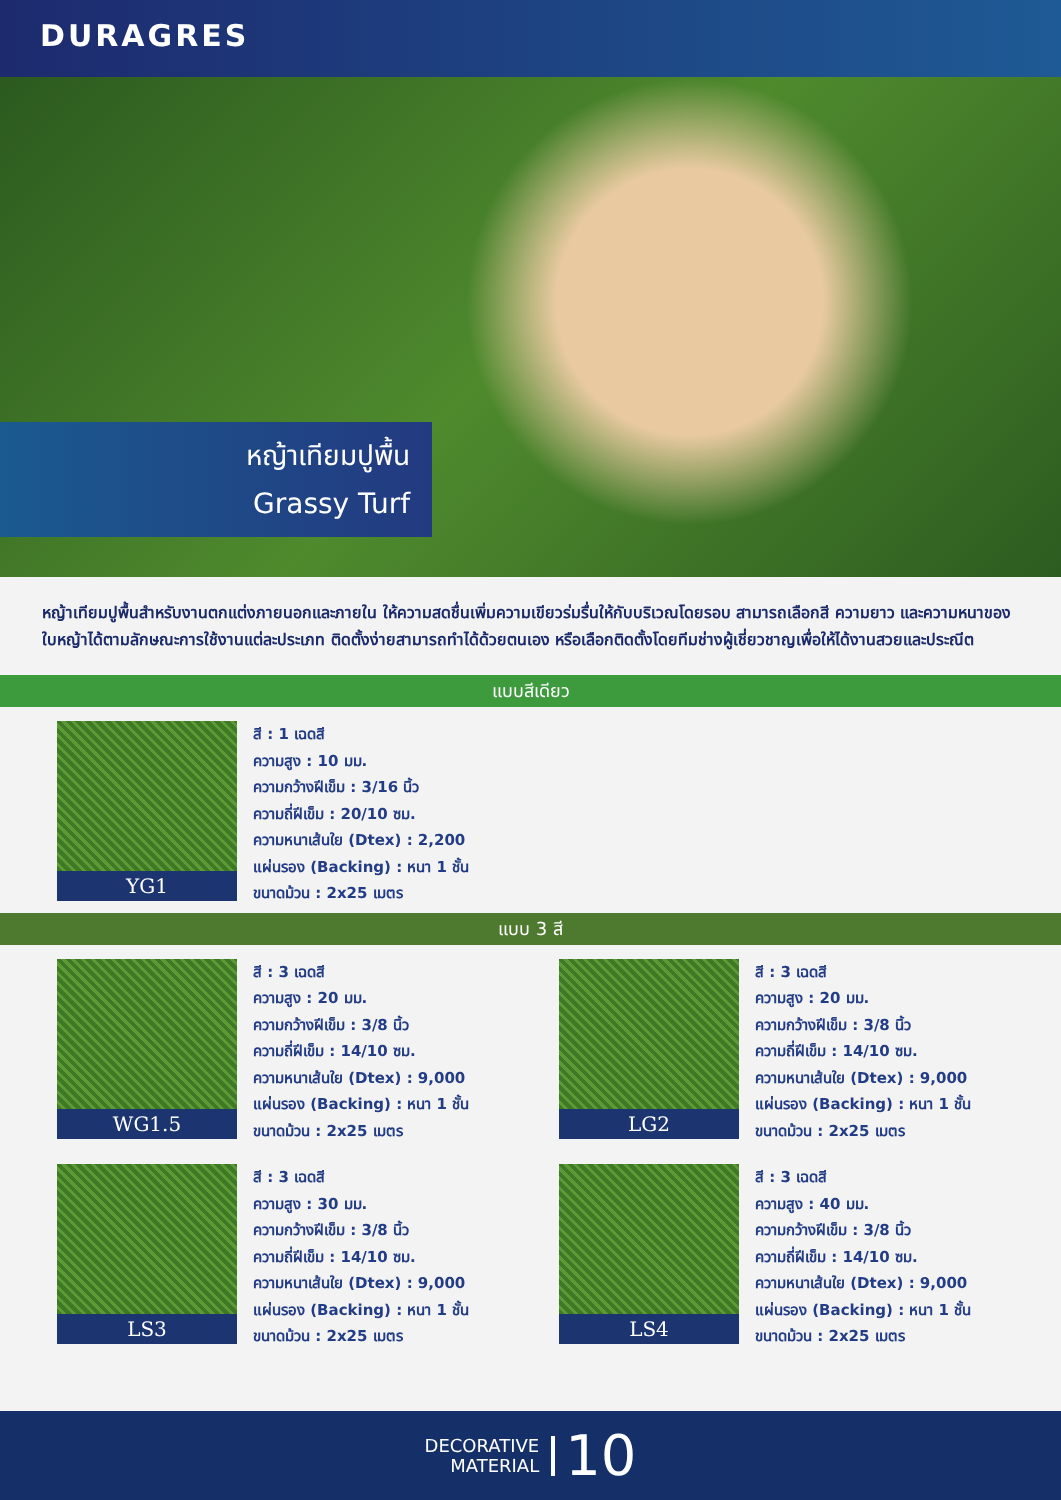DURAGRES
หญ้าเทียมปูพื้น
Grassy Turf
หญ้าเทียมปูพื้นสำหรับงานตกแต่งภายนอกและภายใน ให้ความสดชื่นเพิ่มความเขียวร่มรื่นให้กับบริเวณโดยรอบ สามารถเลือกสี ความยาว และความหนาของใบหญ้าได้ตามลักษณะการใช้งานแต่ละประเภท ติดตั้งง่ายสามารถทำได้ด้วยตนเอง หรือเลือกติดตั้งโดยทีมช่างผู้เชี่ยวชาญเพื่อให้ได้งานสวยและประณีต
แบบสีเดียว
YG1
สี : 1 เฉดสี
ความสูง : 10 มม.
ความกว้างฝีเข็ม : 3/16 นิ้ว
ความถี่ฝีเข็ม : 20/10 ซม.
ความหนาเส้นใย (Dtex) : 2,200
แผ่นรอง (Backing) : หนา 1 ชั้น
ขนาดม้วน : 2x25 เมตร
แบบ 3 สี
WG1.5
สี : 3 เฉดสี
ความสูง : 20 มม.
ความกว้างฝีเข็ม : 3/8 นิ้ว
ความถี่ฝีเข็ม : 14/10 ซม.
ความหนาเส้นใย (Dtex) : 9,000
แผ่นรอง (Backing) : หนา 1 ชั้น
ขนาดม้วน : 2x25 เมตร
LG2
สี : 3 เฉดสี
ความสูง : 20 มม.
ความกว้างฝีเข็ม : 3/8 นิ้ว
ความถี่ฝีเข็ม : 14/10 ซม.
ความหนาเส้นใย (Dtex) : 9,000
แผ่นรอง (Backing) : หนา 1 ชั้น
ขนาดม้วน : 2x25 เมตร
LS3
สี : 3 เฉดสี
ความสูง : 30 มม.
ความกว้างฝีเข็ม : 3/8 นิ้ว
ความถี่ฝีเข็ม : 14/10 ซม.
ความหนาเส้นใย (Dtex) : 9,000
แผ่นรอง (Backing) : หนา 1 ชั้น
ขนาดม้วน : 2x25 เมตร
LS4
สี : 3 เฉดสี
ความสูง : 40 มม.
ความกว้างฝีเข็ม : 3/8 นิ้ว
ความถี่ฝีเข็ม : 14/10 ซม.
ความหนาเส้นใย (Dtex) : 9,000
แผ่นรอง (Backing) : หนา 1 ชั้น
ขนาดม้วน : 2x25 เมตร
DECORATIVE
MATERIAL
10